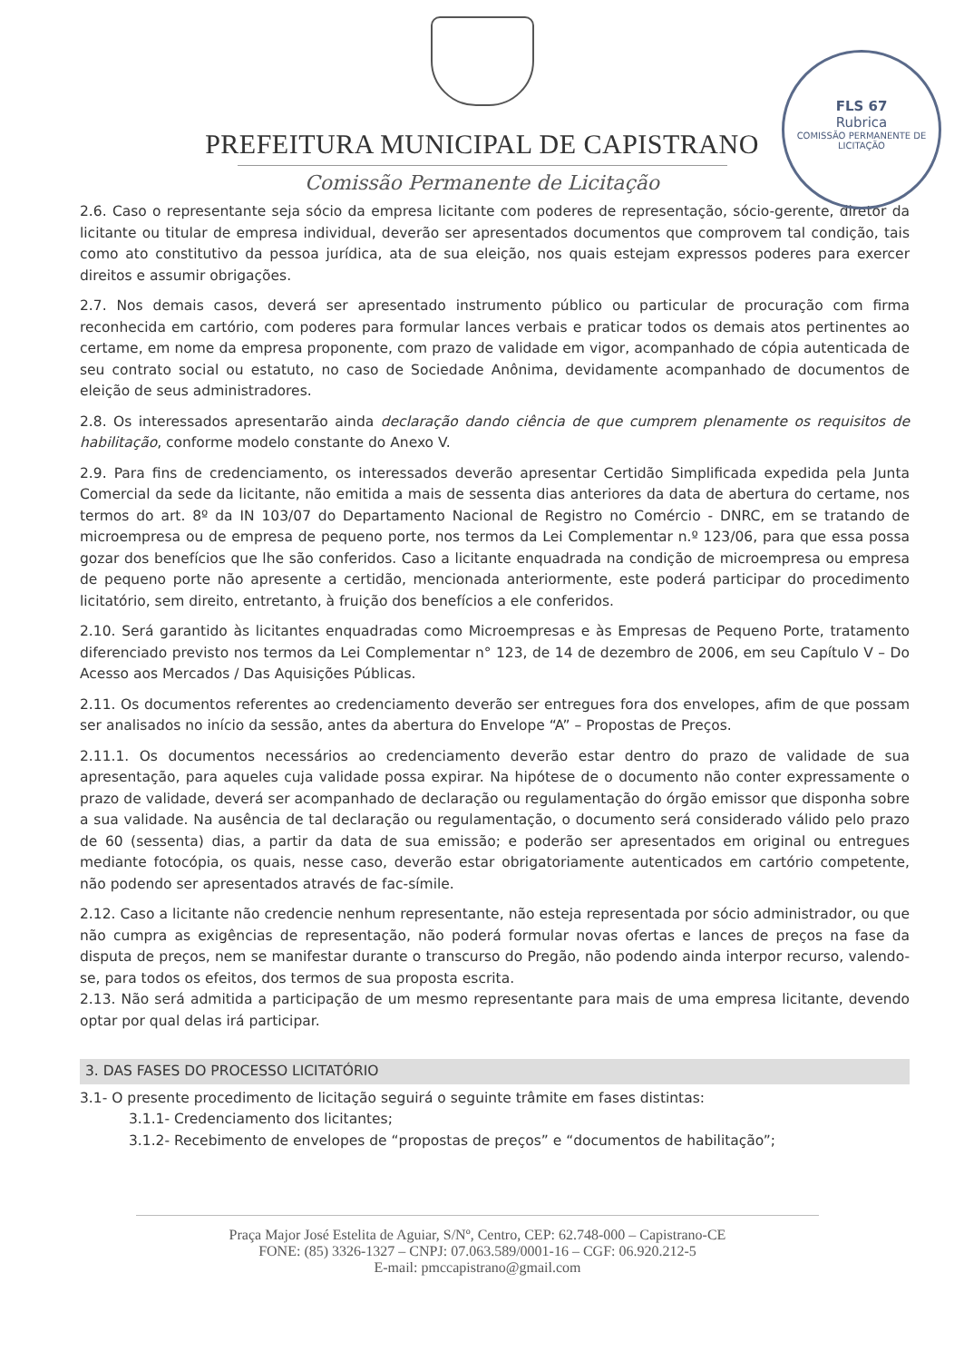PREFEITURA MUNICIPAL DE CAPISTRANO
Comissão Permanente de Licitação
FLS 67
Rubrica
COMISSÃO PERMANENTE DE LICITAÇÃO
2.6. Caso o representante seja sócio da empresa licitante com poderes de representação, sócio-gerente, diretor da licitante ou titular de empresa individual, deverão ser apresentados documentos que comprovem tal condição, tais como ato constitutivo da pessoa jurídica, ata de sua eleição, nos quais estejam expressos poderes para exercer direitos e assumir obrigações.
2.7. Nos demais casos, deverá ser apresentado instrumento público ou particular de procuração com firma reconhecida em cartório, com poderes para formular lances verbais e praticar todos os demais atos pertinentes ao certame, em nome da empresa proponente, com prazo de validade em vigor, acompanhado de cópia autenticada de seu contrato social ou estatuto, no caso de Sociedade Anônima, devidamente acompanhado de documentos de eleição de seus administradores.
2.8. Os interessados apresentarão ainda declaração dando ciência de que cumprem plenamente os requisitos de habilitação, conforme modelo constante do Anexo V.
2.9. Para fins de credenciamento, os interessados deverão apresentar Certidão Simplificada expedida pela Junta Comercial da sede da licitante, não emitida a mais de sessenta dias anteriores da data de abertura do certame, nos termos do art. 8º da IN 103/07 do Departamento Nacional de Registro no Comércio - DNRC, em se tratando de microempresa ou de empresa de pequeno porte, nos termos da Lei Complementar n.º 123/06, para que essa possa gozar dos benefícios que lhe são conferidos. Caso a licitante enquadrada na condição de microempresa ou empresa de pequeno porte não apresente a certidão, mencionada anteriormente, este poderá participar do procedimento licitatório, sem direito, entretanto, à fruição dos benefícios a ele conferidos.
2.10. Será garantido às licitantes enquadradas como Microempresas e às Empresas de Pequeno Porte, tratamento diferenciado previsto nos termos da Lei Complementar n° 123, de 14 de dezembro de 2006, em seu Capítulo V – Do Acesso aos Mercados / Das Aquisições Públicas.
2.11. Os documentos referentes ao credenciamento deverão ser entregues fora dos envelopes, afim de que possam ser analisados no início da sessão, antes da abertura do Envelope “A” – Propostas de Preços.
2.11.1. Os documentos necessários ao credenciamento deverão estar dentro do prazo de validade de sua apresentação, para aqueles cuja validade possa expirar. Na hipótese de o documento não conter expressamente o prazo de validade, deverá ser acompanhado de declaração ou regulamentação do órgão emissor que disponha sobre a sua validade. Na ausência de tal declaração ou regulamentação, o documento será considerado válido pelo prazo de 60 (sessenta) dias, a partir da data de sua emissão; e poderão ser apresentados em original ou entregues mediante fotocópia, os quais, nesse caso, deverão estar obrigatoriamente autenticados em cartório competente, não podendo ser apresentados através de fac-símile.
2.12. Caso a licitante não credencie nenhum representante, não esteja representada por sócio administrador, ou que não cumpra as exigências de representação, não poderá formular novas ofertas e lances de preços na fase da disputa de preços, nem se manifestar durante o transcurso do Pregão, não podendo ainda interpor recurso, valendo-se, para todos os efeitos, dos termos de sua proposta escrita.
2.13. Não será admitida a participação de um mesmo representante para mais de uma empresa licitante, devendo optar por qual delas irá participar.
3. DAS FASES DO PROCESSO LICITATÓRIO
3.1- O presente procedimento de licitação seguirá o seguinte trâmite em fases distintas:
3.1.1- Credenciamento dos licitantes;
3.1.2- Recebimento de envelopes de “propostas de preços” e “documentos de habilitação”;
Praça Major José Estelita de Aguiar, S/Nº, Centro, CEP: 62.748-000 – Capistrano-CE
FONE: (85) 3326-1327 – CNPJ: 07.063.589/0001-16 – CGF: 06.920.212-5
E-mail: pmccapistrano@gmail.com